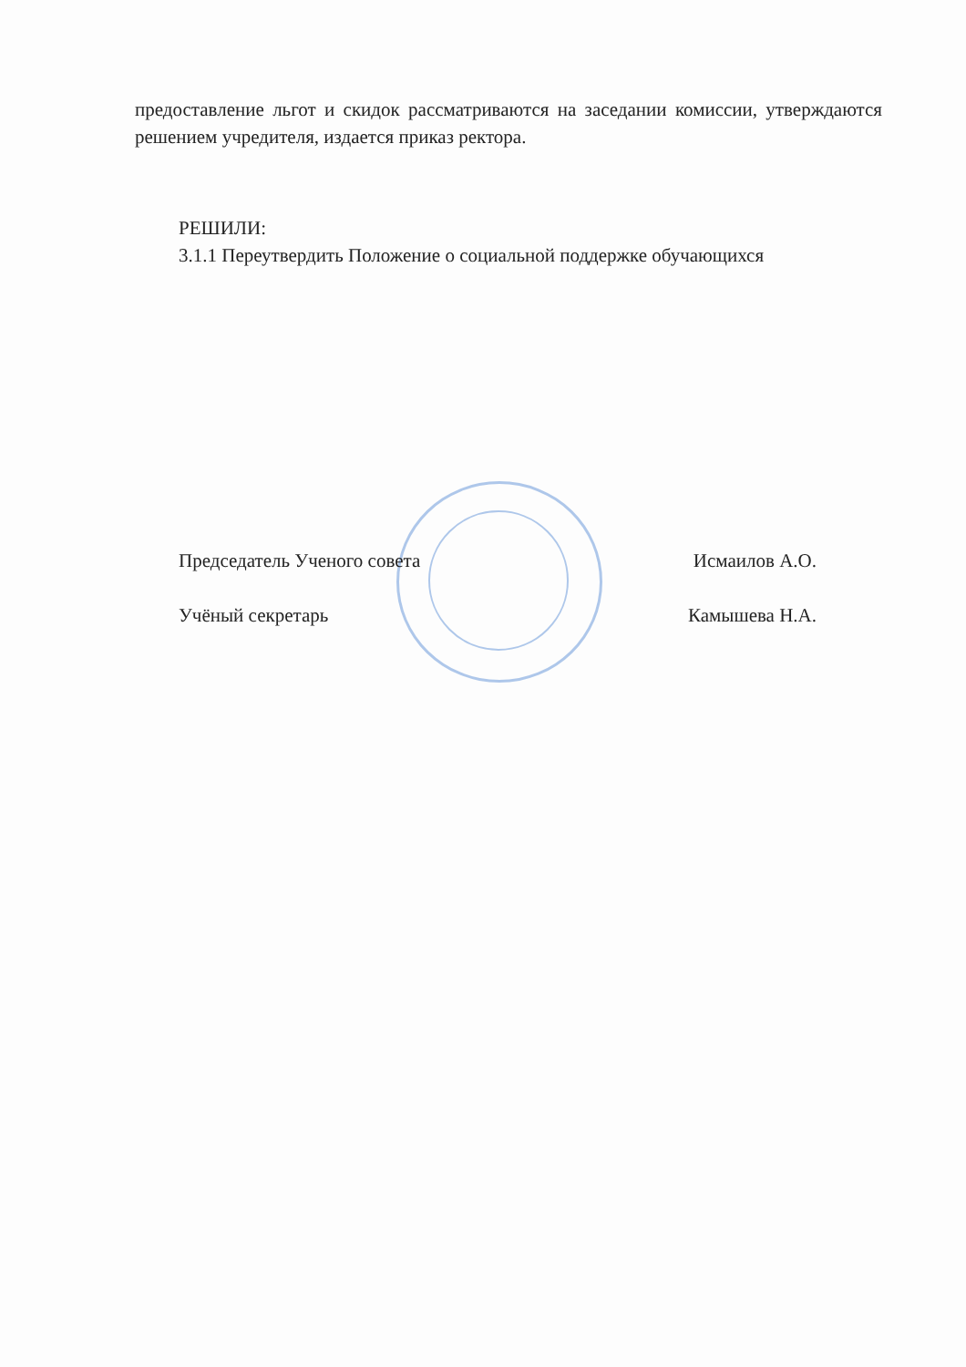предоставление льгот и скидок рассматриваются на заседании комиссии, утверждаются решением учредителя, издается приказ ректора.
РЕШИЛИ:
3.1.1 Переутвердить Положение о социальной поддержке обучающихся
Председатель Ученого совета Исмаилов А.О.
Учёный секретарь Камышева Н.А.